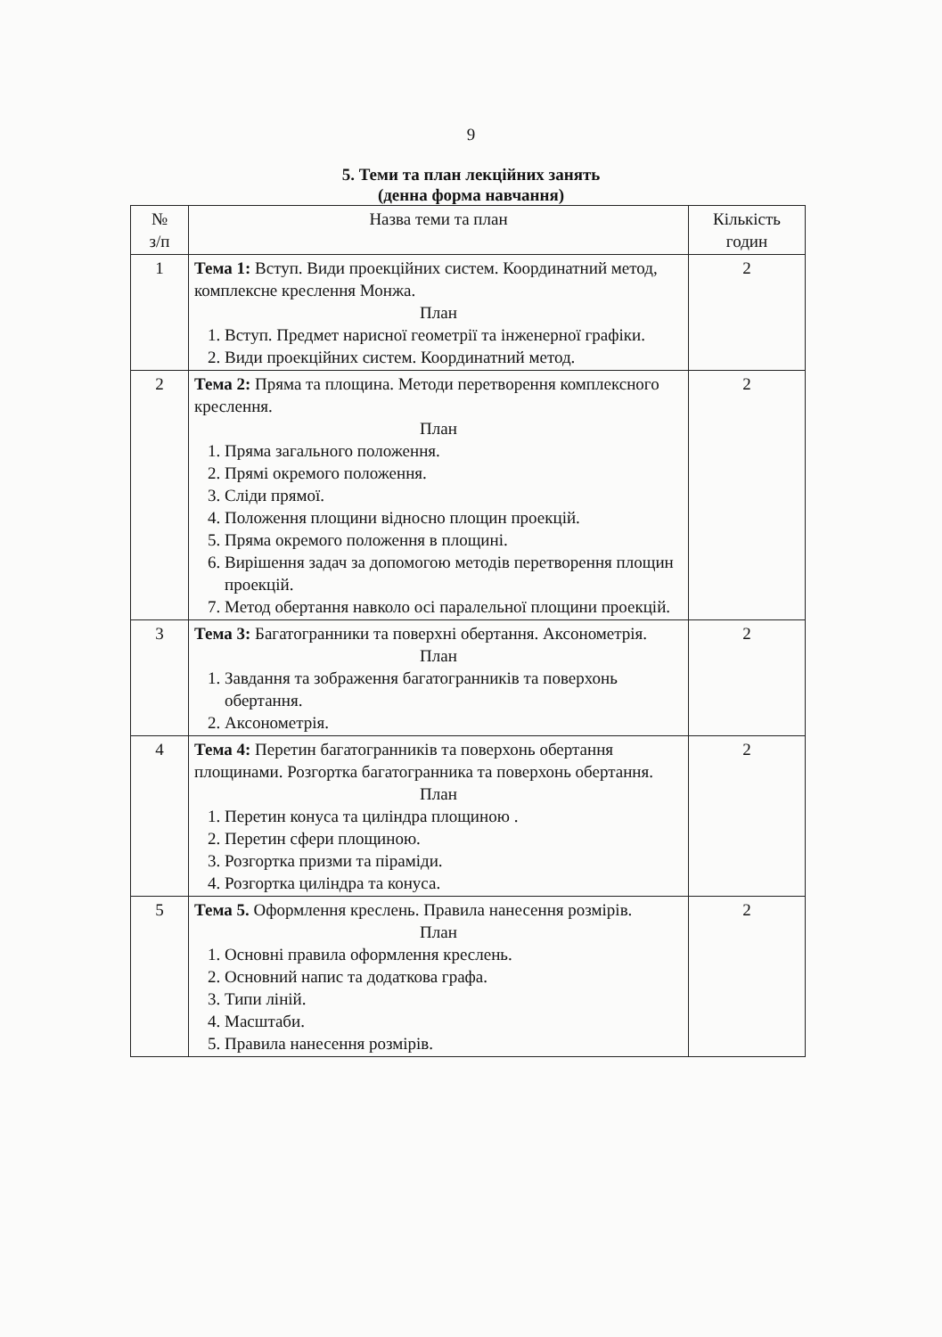9
5. Теми та план лекційних занять
(денна форма навчання)
| № з/п | Назва теми та план | Кількість годин |
| --- | --- | --- |
| 1 | Тема 1: Вступ. Види проекційних систем. Координатний метод, комплексне креслення Монжа. План 1. Вступ. Предмет нарисної геометрії та інженерної графіки. 2. Види проекційних систем. Координатний метод. | 2 |
| 2 | Тема 2: Пряма та площина. Методи перетворення комплексного креслення. План 1. Пряма загального положення. 2. Прямі окремого положення. 3. Сліди прямої. 4. Положення площини відносно площин проекцій. 5. Пряма окремого положення в площині. 6. Вирішення задач за допомогою методів перетворення площин проекцій. 7. Метод обертання навколо осі паралельної площини проекцій. | 2 |
| 3 | Тема 3: Багатогранники та поверхні обертання. Аксонометрія. План 1. Завдання та зображення багатогранників та поверхонь обертання. 2. Аксонометрія. | 2 |
| 4 | Тема 4: Перетин багатогранників та поверхонь обертання площинами. Розгортка багатогранника та поверхонь обертання. План 1. Перетин конуса та циліндра площиною . 2. Перетин сфери площиною. 3. Розгортка призми та піраміди. 4. Розгортка циліндра та конуса. | 2 |
| 5 | Тема 5. Оформлення креслень. Правила нанесення розмірів. План 1. Основні правила оформлення креслень. 2. Основний напис та додаткова графа. 3. Типи ліній. 4. Масштаби. 5. Правила нанесення розмірів. | 2 |